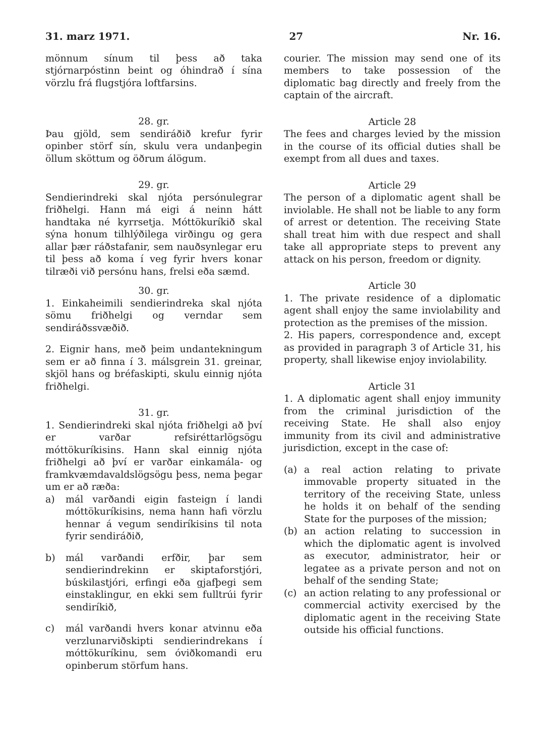31. marz 1971. 27 Nr. 16.
mönnum sínum til þess að taka stjórnarpóstinn beint og óhindrað í sína vörzlu frá flugstjóra loftfarsins.
28. gr.
Þau gjöld, sem sendiráðið krefur fyrir opinber störf sín, skulu vera undanþegin öllum sköttum og öðrum álögum.
29. gr.
Sendierindreki skal njóta persónulegrar friðhelgi. Hann má eigi á neinn hátt handtaka né kyrrsetja. Móttökuríkið skal sýna honum tilhlýðilega virðingu og gera allar þær ráðstafanir, sem nauðsynlegar eru til þess að koma í veg fyrir hvers konar tilræði við persónu hans, frelsi eða sæmd.
30. gr.
1. Einkaheimili sendierindreka skal njóta sömu friðhelgi og verndar sem sendiráðssvæðið.
2. Eignir hans, með þeim undantekningum sem er að finna í 3. málsgrein 31. greinar, skjöl hans og bréfaskipti, skulu einnig njóta friðhelgi.
31. gr.
1. Sendierindreki skal njóta friðhelgi að því er varðar refsiréttarlögsögu móttökuríkisins. Hann skal einnig njóta friðhelgi að því er varðar einkamála- og framkvæmdavaldslögsögu þess, nema þegar um er að ræða:
a) mál varðandi eigin fasteign í landi móttökuríkisins, nema hann hafi vörzlu hennar á vegum sendiríkisins til nota fyrir sendiráðið,
b) mál varðandi erfðir, þar sem sendierindrekinn er skiptaforstjóri, búskilastjóri, erfingi eða gjafþegi sem einstaklingur, en ekki sem fulltrúi fyrir sendiríkið,
c) mál varðandi hvers konar atvinnu eða verzlunarviðskipti sendierindrekans í móttökuríkinu, sem óviðkomandi eru opinberum störfum hans.
courier. The mission may send one of its members to take possession of the diplomatic bag directly and freely from the captain of the aircraft.
Article 28
The fees and charges levied by the mission in the course of its official duties shall be exempt from all dues and taxes.
Article 29
The person of a diplomatic agent shall be inviolable. He shall not be liable to any form of arrest or detention. The receiving State shall treat him with due respect and shall take all appropriate steps to prevent any attack on his person, freedom or dignity.
Article 30
1. The private residence of a diplomatic agent shall enjoy the same inviolability and protection as the premises of the mission.
2. His papers, correspondence and, except as provided in paragraph 3 of Article 31, his property, shall likewise enjoy inviolability.
Article 31
1. A diplomatic agent shall enjoy immunity from the criminal jurisdiction of the receiving State. He shall also enjoy immunity from its civil and administrative jurisdiction, except in the case of:
(a) a real action relating to private immovable property situated in the territory of the receiving State, unless he holds it on behalf of the sending State for the purposes of the mission;
(b) an action relating to succession in which the diplomatic agent is involved as executor, administrator, heir or legatee as a private person and not on behalf of the sending State;
(c) an action relating to any professional or commercial activity exercised by the diplomatic agent in the receiving State outside his official functions.